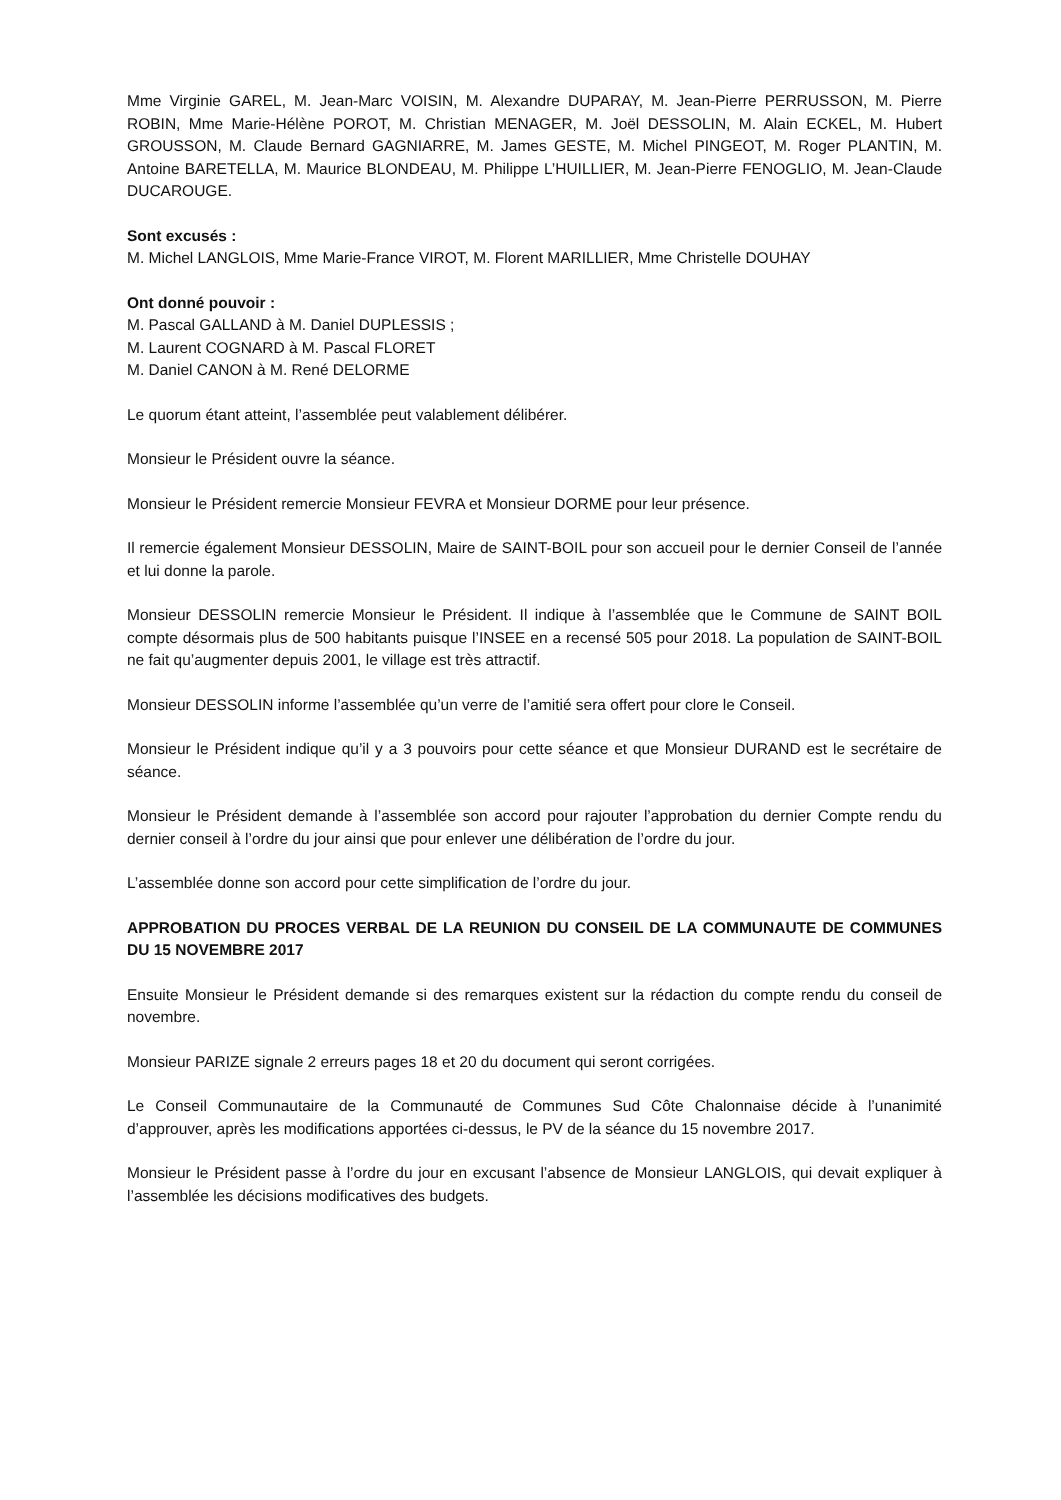Mme Virginie GAREL, M. Jean-Marc VOISIN, M. Alexandre DUPARAY, M. Jean-Pierre PERRUSSON, M. Pierre ROBIN, Mme Marie-Hélène POROT, M. Christian MENAGER, M. Joël DESSOLIN, M. Alain ECKEL, M. Hubert GROUSSON, M. Claude Bernard GAGNIARRE, M. James GESTE, M. Michel PINGEOT, M. Roger PLANTIN, M. Antoine BARETELLA, M. Maurice BLONDEAU, M. Philippe L’HUILLIER, M. Jean-Pierre FENOGLIO, M. Jean-Claude DUCAROUGE.
Sont excusés :
M. Michel LANGLOIS, Mme Marie-France VIROT, M. Florent MARILLIER, Mme Christelle DOUHAY
Ont donné pouvoir :
M. Pascal GALLAND à M. Daniel DUPLESSIS ;
M. Laurent COGNARD à M. Pascal FLORET
M. Daniel CANON à M. René DELORME
Le quorum étant atteint, l’assemblée peut valablement délibérer.
Monsieur le Président ouvre la séance.
Monsieur le Président remercie Monsieur FEVRA et Monsieur DORME pour leur présence.
Il remercie également Monsieur DESSOLIN, Maire de SAINT-BOIL pour son accueil pour le dernier Conseil de l’année et lui donne la parole.
Monsieur DESSOLIN remercie Monsieur le Président. Il indique à l’assemblée que le Commune de SAINT BOIL compte désormais plus de 500 habitants puisque l’INSEE en a recensé 505 pour 2018. La population de SAINT-BOIL ne fait qu’augmenter depuis 2001, le village est très attractif.
Monsieur DESSOLIN informe l’assemblée qu’un verre de l’amitié sera offert pour clore le Conseil.
Monsieur le Président indique qu’il y a 3 pouvoirs pour cette séance et que Monsieur DURAND est le secrétaire de séance.
Monsieur le Président demande à l’assemblée son accord pour rajouter l’approbation du dernier Compte rendu du dernier conseil à l’ordre du jour ainsi que pour enlever une délibération de l’ordre du jour.
L’assemblée donne son accord pour cette simplification de l’ordre du jour.
APPROBATION DU PROCES VERBAL DE LA REUNION DU CONSEIL DE LA COMMUNAUTE DE COMMUNES DU 15 NOVEMBRE 2017
Ensuite Monsieur le Président demande si des remarques existent sur la rédaction du compte rendu du conseil de novembre.
Monsieur PARIZE signale 2 erreurs pages 18 et 20 du document qui seront corrigées.
Le Conseil Communautaire de la Communauté de Communes Sud Côte Chalonnaise décide à l’unanimité d’approuver, après les modifications apportées ci-dessus, le PV de la séance du 15 novembre 2017.
Monsieur le Président passe à l’ordre du jour en excusant l’absence de Monsieur LANGLOIS, qui devait expliquer à l’assemblée les décisions modificatives des budgets.